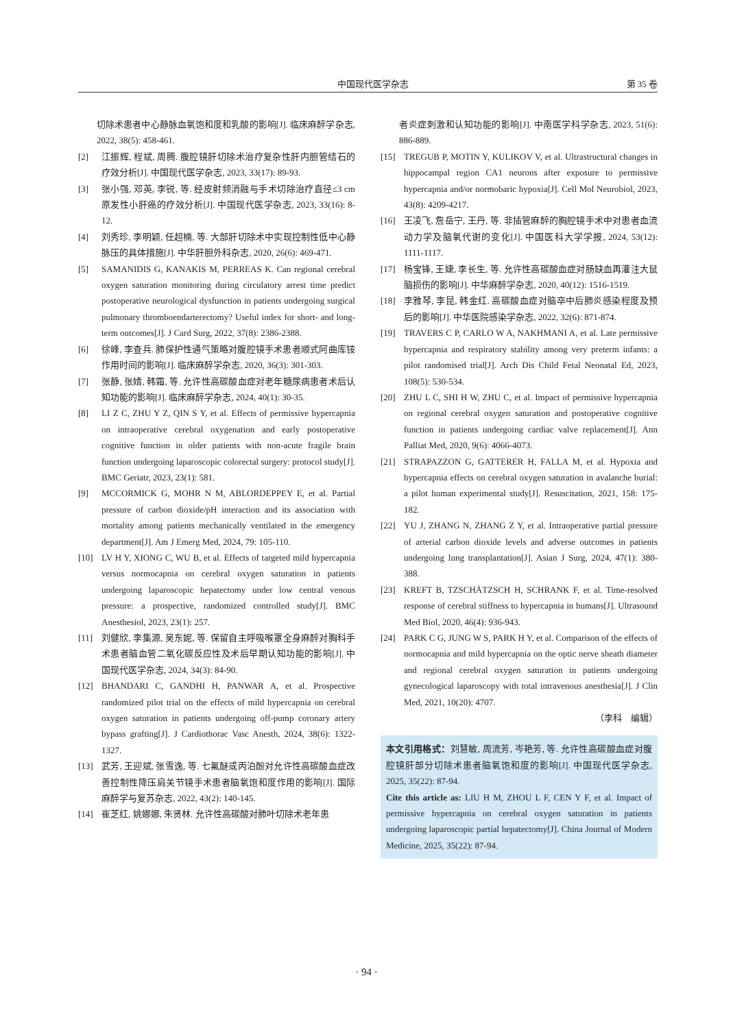中国现代医学杂志 第 35 卷
切除术患者中心静脉血氧饱和度和乳酸的影响[J]. 临床麻醉学杂志, 2022, 38(5): 458-461.
[2] 江振辉, 程斌, 周腾. 腹腔镜肝切除术治疗复杂性肝内胆管结石的疗效分析[J]. 中国现代医学杂志, 2023, 33(17): 89-93.
[3] 张小强, 邓英, 李锐, 等. 经皮射频消融与手术切除治疗直径≤3 cm原发性小肝癌的疗效分析[J]. 中国现代医学杂志, 2023, 33(16): 8-12.
[4] 刘秀珍, 李明颖, 任超楠, 等. 大部肝切除术中实现控制性低中心静脉压的具体措施[J]. 中华肝胆外科杂志, 2020, 26(6): 469-471.
[5] SAMANIDIS G, KANAKIS M, PERREAS K. Can regional cerebral oxygen saturation monitoring during circulatory arrest time predict postoperative neurological dysfunction in patients undergoing surgical pulmonary thromboendarterectomy? Useful index for short- and long-term outcomes[J]. J Card Surg, 2022, 37(8): 2386-2388.
[6] 徐峰, 李查兵. 肺保护性通气策略对腹腔镜手术患者顺式阿曲库铵作用时间的影响[J]. 临床麻醉学杂志, 2020, 36(3): 301-303.
[7] 张静, 张婧, 韩霜, 等. 允许性高碳酸血症对老年糖尿病患者术后认知功能的影响[J]. 临床麻醉学杂志, 2024, 40(1): 30-35.
[8] LI Z C, ZHU Y Z, QIN S Y, et al. Effects of permissive hypercapnia on intraoperative cerebral oxygenation and early postoperative cognitive function in older patients with non-acute fragile brain function undergoing laparoscopic colorectal surgery: protocol study[J]. BMC Geriatr, 2023, 23(1): 581.
[9] MCCORMICK G, MOHR N M, ABLORDEPPEY E, et al. Partial pressure of carbon dioxide/pH interaction and its association with mortality among patients mechanically ventilated in the emergency department[J]. Am J Emerg Med, 2024, 79: 105-110.
[10] LV H Y, XIONG C, WU B, et al. Effects of targeted mild hypercapnia versus normocapnia on cerebral oxygen saturation in patients undergoing laparoscopic hepatectomy under low central venous pressure: a prospective, randomized controlled study[J]. BMC Anesthesiol, 2023, 23(1): 257.
[11] 刘健欣, 李集源, 吴东妮, 等. 保留自主呼吸喉罩全身麻醉对胸科手术患者脑血管二氧化碳反应性及术后早期认知功能的影响[J]. 中国现代医学杂志, 2024, 34(3): 84-90.
[12] BHANDARI C, GANDHI H, PANWAR A, et al. Prospective randomized pilot trial on the effects of mild hypercapnia on cerebral oxygen saturation in patients undergoing off-pump coronary artery bypass grafting[J]. J Cardiothorac Vasc Anesth, 2024, 38(6): 1322-1327.
[13] 武芳, 王迎斌, 张雪逸, 等. 七氟醚或丙泊酚对允许性高碳酸血症改善控制性降压肩关节镜手术患者脑氧饱和度作用的影响[J]. 国际麻醉学与复苏杂志, 2022, 43(2): 140-145.
[14] 崔芝红, 姚娜娜, 朱贤林. 允许性高碳酸对肺叶切除术老年患
者炎症刺激和认知功能的影响[J]. 中南医学科学杂志, 2023, 51(6): 886-889.
[15] TREGUB P, MOTIN Y, KULIKOV V, et al. Ultrastructural changes in hippocampal region CA1 neurons after exposure to permissive hypercapnia and/or normobaric hypoxia[J]. Cell Mol Neurobiol, 2023, 43(8): 4209-4217.
[16] 王凌飞, 詹岳宁, 王丹, 等. 非插管麻醉的胸腔镜手术中对患者血流动力学及脑氧代谢的变化[J]. 中国医科大学学报, 2024, 53(12): 1111-1117.
[17] 杨宝锋, 王婕, 李长生, 等. 允许性高碳酸血症对肠缺血再灌注大鼠脑损伤的影响[J]. 中华麻醉学杂志, 2020, 40(12): 1516-1519.
[18] 李雅琴, 李昆, 韩金红. 高碳酸血症对脑卒中后肺炎感染程度及预后的影响[J]. 中华医院感染学杂志, 2022, 32(6): 871-874.
[19] TRAVERS C P, CARLO W A, NAKHMANI A, et al. Late permissive hypercapnia and respiratory stability among very preterm infants: a pilot randomised trial[J]. Arch Dis Child Fetal Neonatal Ed, 2023, 108(5): 530-534.
[20] ZHU L C, SHI H W, ZHU C, et al. Impact of permissive hypercapnia on regional cerebral oxygen saturation and postoperative cognitive function in patients undergoing cardiac valve replacement[J]. Ann Palliat Med, 2020, 9(6): 4066-4073.
[21] STRAPAZZON G, GATTERER H, FALLA M, et al. Hypoxia and hypercapnia effects on cerebral oxygen saturation in avalanche burial: a pilot human experimental study[J]. Resuscitation, 2021, 158: 175-182.
[22] YU J, ZHANG N, ZHANG Z Y, et al. Intraoperative partial pressure of arterial carbon dioxide levels and adverse outcomes in patients undergoing lung transplantation[J]. Asian J Surg, 2024, 47(1): 380-388.
[23] KREFT B, TZSCHÄTZSCH H, SCHRANK F, et al. Time-resolved response of cerebral stiffness to hypercapnia in humans[J]. Ultrasound Med Biol, 2020, 46(4): 936-943.
[24] PARK C G, JUNG W S, PARK H Y, et al. Comparison of the effects of normocapnia and mild hypercapnia on the optic nerve sheath diameter and regional cerebral oxygen saturation in patients undergoing gynecological laparoscopy with total intravenous anesthesia[J]. J Clin Med, 2021, 10(20): 4707.
（李科　编辑）
本文引用格式：刘慧敏, 周流芳, 岑艳芳, 等. 允许性高碳酸血症对腹腔镜肝部分切除术患者脑氧饱和度的影响[J]. 中国现代医学杂志, 2025, 35(22): 87-94.
Cite this article as: LIU H M, ZHOU L F, CEN Y F, et al. Impact of permissive hypercapnia on cerebral oxygen saturation in patients undergoing laparoscopic partial hepatectomy[J]. China Journal of Modern Medicine, 2025, 35(22): 87-94.
· 94 ·